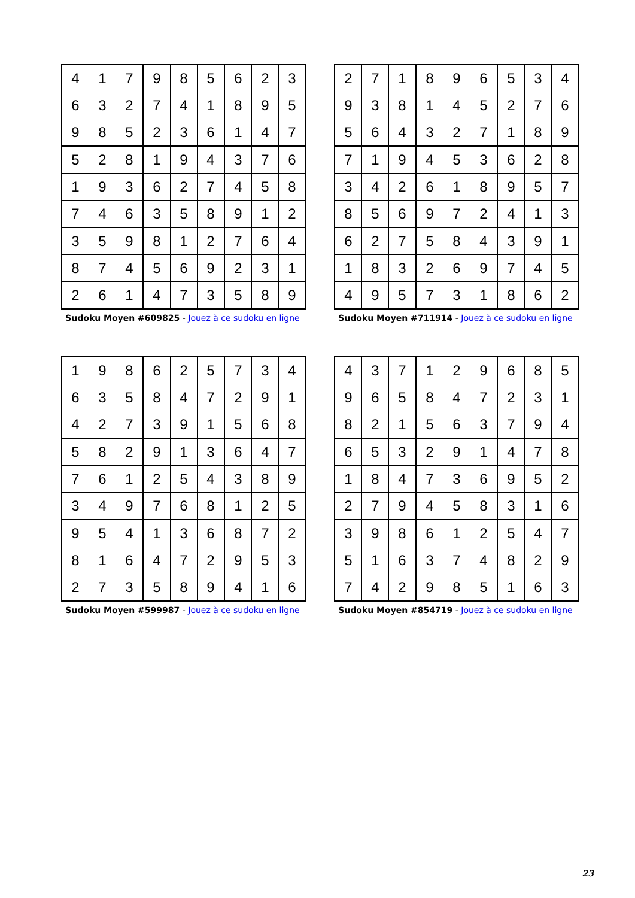| 4 | 1 | 7 | 9 | 8 | 5 | 6 | 2 | 3 |
| 6 | 3 | 2 | 7 | 4 | 1 | 8 | 9 | 5 |
| 9 | 8 | 5 | 2 | 3 | 6 | 1 | 4 | 7 |
| 5 | 2 | 8 | 1 | 9 | 4 | 3 | 7 | 6 |
| 1 | 9 | 3 | 6 | 2 | 7 | 4 | 5 | 8 |
| 7 | 4 | 6 | 3 | 5 | 8 | 9 | 1 | 2 |
| 3 | 5 | 9 | 8 | 1 | 2 | 7 | 6 | 4 |
| 8 | 7 | 4 | 5 | 6 | 9 | 2 | 3 | 1 |
| 2 | 6 | 1 | 4 | 7 | 3 | 5 | 8 | 9 |
Sudoku Moyen #609825 - Jouez à ce sudoku en ligne
| 2 | 7 | 1 | 8 | 9 | 6 | 5 | 3 | 4 |
| 9 | 3 | 8 | 1 | 4 | 5 | 2 | 7 | 6 |
| 5 | 6 | 4 | 3 | 2 | 7 | 1 | 8 | 9 |
| 7 | 1 | 9 | 4 | 5 | 3 | 6 | 2 | 8 |
| 3 | 4 | 2 | 6 | 1 | 8 | 9 | 5 | 7 |
| 8 | 5 | 6 | 9 | 7 | 2 | 4 | 1 | 3 |
| 6 | 2 | 7 | 5 | 8 | 4 | 3 | 9 | 1 |
| 1 | 8 | 3 | 2 | 6 | 9 | 7 | 4 | 5 |
| 4 | 9 | 5 | 7 | 3 | 1 | 8 | 6 | 2 |
Sudoku Moyen #711914 - Jouez à ce sudoku en ligne
| 1 | 9 | 8 | 6 | 2 | 5 | 7 | 3 | 4 |
| 6 | 3 | 5 | 8 | 4 | 7 | 2 | 9 | 1 |
| 4 | 2 | 7 | 3 | 9 | 1 | 5 | 6 | 8 |
| 5 | 8 | 2 | 9 | 1 | 3 | 6 | 4 | 7 |
| 7 | 6 | 1 | 2 | 5 | 4 | 3 | 8 | 9 |
| 3 | 4 | 9 | 7 | 6 | 8 | 1 | 2 | 5 |
| 9 | 5 | 4 | 1 | 3 | 6 | 8 | 7 | 2 |
| 8 | 1 | 6 | 4 | 7 | 2 | 9 | 5 | 3 |
| 2 | 7 | 3 | 5 | 8 | 9 | 4 | 1 | 6 |
Sudoku Moyen #599987 - Jouez à ce sudoku en ligne
| 4 | 3 | 7 | 1 | 2 | 9 | 6 | 8 | 5 |
| 9 | 6 | 5 | 8 | 4 | 7 | 2 | 3 | 1 |
| 8 | 2 | 1 | 5 | 6 | 3 | 7 | 9 | 4 |
| 6 | 5 | 3 | 2 | 9 | 1 | 4 | 7 | 8 |
| 1 | 8 | 4 | 7 | 3 | 6 | 9 | 5 | 2 |
| 2 | 7 | 9 | 4 | 5 | 8 | 3 | 1 | 6 |
| 3 | 9 | 8 | 6 | 1 | 2 | 5 | 4 | 7 |
| 5 | 1 | 6 | 3 | 7 | 4 | 8 | 2 | 9 |
| 7 | 4 | 2 | 9 | 8 | 5 | 1 | 6 | 3 |
Sudoku Moyen #854719 - Jouez à ce sudoku en ligne
23